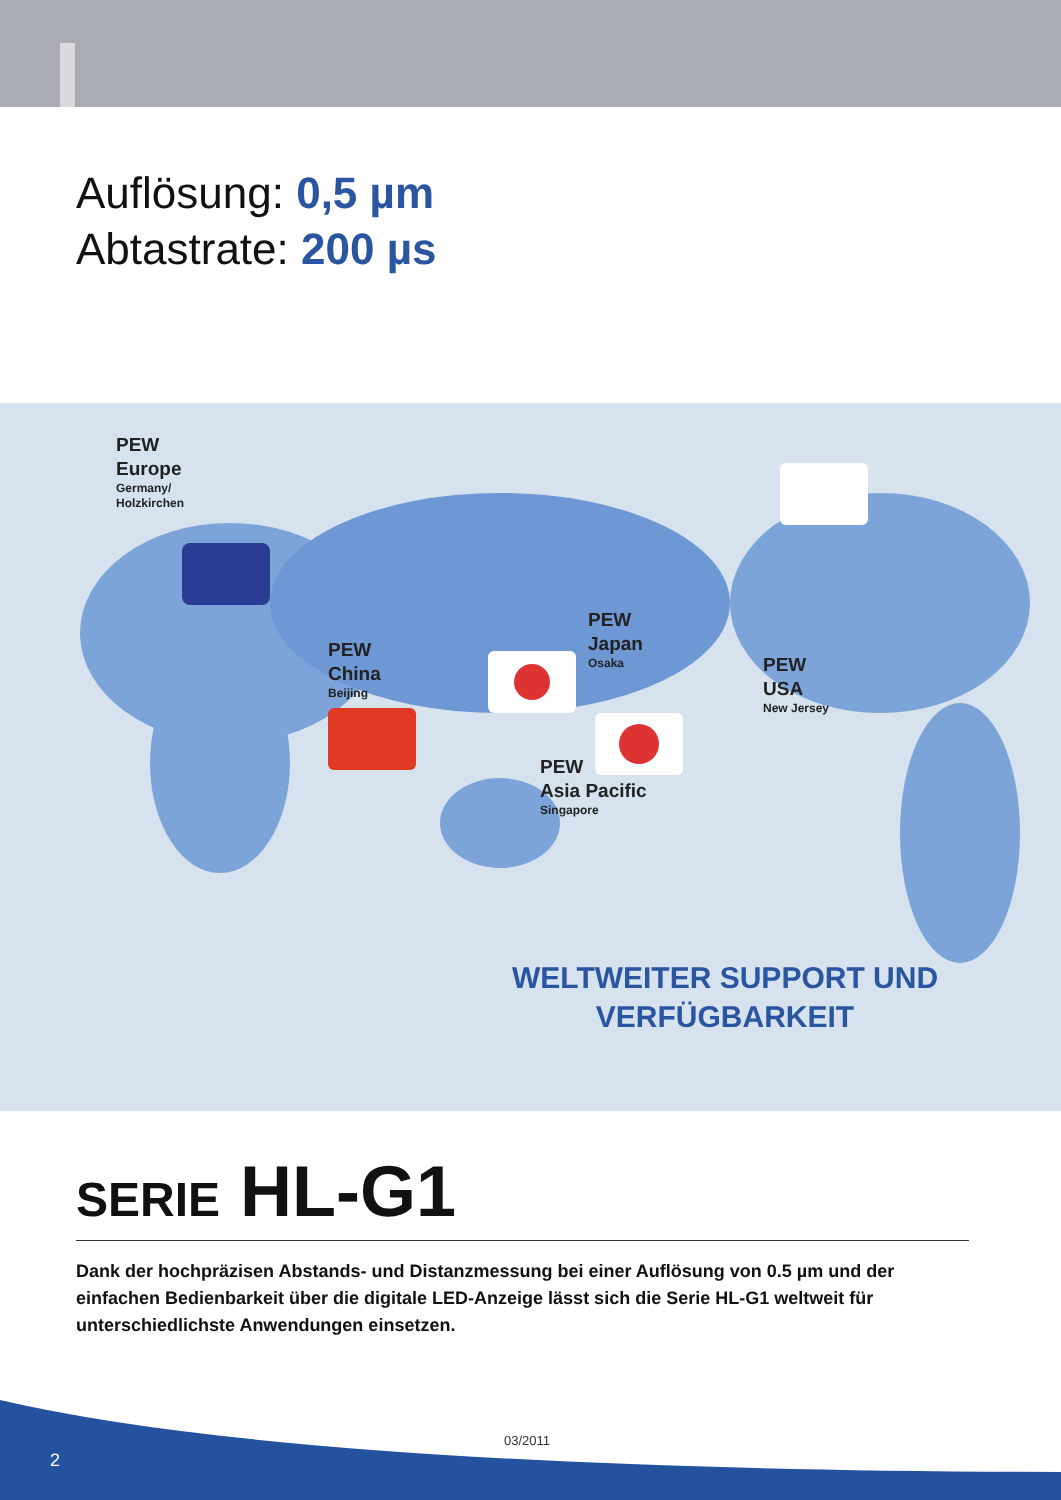Auflösung: 0,5 µm
Abtastrate: 200 µs
PEW
Europe
Germany/
Holzkirchen
PEW
Japan
Osaka
PEW
China
Beijing
PEW
USA
New Jersey
PEW
Asia Pacific
Singapore
WELTWEITER SUPPORT UND
VERFÜGBARKEIT
SERIE HL-G1
Dank der hochpräzisen Abstands- und Distanzmessung bei einer Auflösung von 0.5 µm und der einfachen Bedienbarkeit über die digitale LED-Anzeige lässt sich die Serie HL-G1 weltweit für unterschiedlichste Anwendungen einsetzen.
03/2011
2